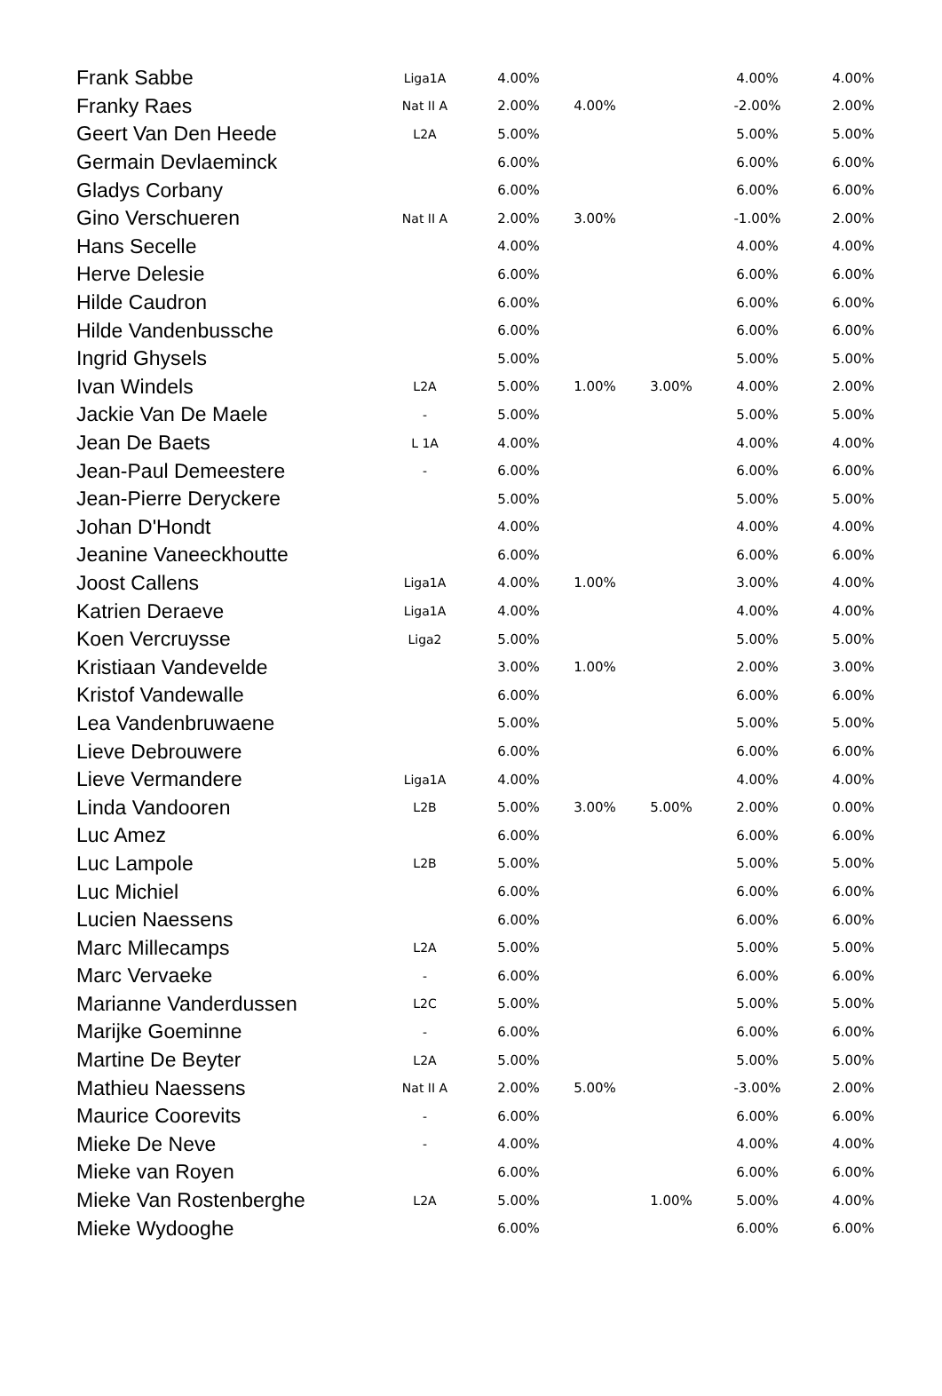| Frank Sabbe | Liga1A | 4.00% | | | 4.00% | 4.00% |
| Franky Raes | Nat II A | 2.00% | 4.00% | | -2.00% | 2.00% |
| Geert Van Den Heede | L2A | 5.00% | | | 5.00% | 5.00% |
| Germain Devlaeminck | | 6.00% | | | 6.00% | 6.00% |
| Gladys Corbany | | 6.00% | | | 6.00% | 6.00% |
| Gino Verschueren | Nat II A | 2.00% | 3.00% | | -1.00% | 2.00% |
| Hans Secelle | | 4.00% | | | 4.00% | 4.00% |
| Herve Delesie | | 6.00% | | | 6.00% | 6.00% |
| Hilde Caudron | | 6.00% | | | 6.00% | 6.00% |
| Hilde Vandenbussche | | 6.00% | | | 6.00% | 6.00% |
| Ingrid Ghysels | | 5.00% | | | 5.00% | 5.00% |
| Ivan Windels | L2A | 5.00% | 1.00% | 3.00% | 4.00% | 2.00% |
| Jackie Van De Maele | - | 5.00% | | | 5.00% | 5.00% |
| Jean De Baets | L 1A | 4.00% | | | 4.00% | 4.00% |
| Jean-Paul Demeestere | - | 6.00% | | | 6.00% | 6.00% |
| Jean-Pierre Deryckere | | 5.00% | | | 5.00% | 5.00% |
| Johan D'Hondt | | 4.00% | | | 4.00% | 4.00% |
| Jeanine Vaneeckhoutte | | 6.00% | | | 6.00% | 6.00% |
| Joost Callens | Liga1A | 4.00% | 1.00% | | 3.00% | 4.00% |
| Katrien Deraeve | Liga1A | 4.00% | | | 4.00% | 4.00% |
| Koen Vercruysse | Liga2 | 5.00% | | | 5.00% | 5.00% |
| Kristiaan Vandevelde | | 3.00% | 1.00% | | 2.00% | 3.00% |
| Kristof Vandewalle | | 6.00% | | | 6.00% | 6.00% |
| Lea Vandenbruwaene | | 5.00% | | | 5.00% | 5.00% |
| Lieve Debrouwere | | 6.00% | | | 6.00% | 6.00% |
| Lieve Vermandere | Liga1A | 4.00% | | | 4.00% | 4.00% |
| Linda Vandooren | L2B | 5.00% | 3.00% | 5.00% | 2.00% | 0.00% |
| Luc Amez | | 6.00% | | | 6.00% | 6.00% |
| Luc Lampole | L2B | 5.00% | | | 5.00% | 5.00% |
| Luc Michiel | | 6.00% | | | 6.00% | 6.00% |
| Lucien Naessens | | 6.00% | | | 6.00% | 6.00% |
| Marc Millecamps | L2A | 5.00% | | | 5.00% | 5.00% |
| Marc Vervaeke | - | 6.00% | | | 6.00% | 6.00% |
| Marianne Vanderdussen | L2C | 5.00% | | | 5.00% | 5.00% |
| Marijke Goeminne | - | 6.00% | | | 6.00% | 6.00% |
| Martine De Beyter | L2A | 5.00% | | | 5.00% | 5.00% |
| Mathieu Naessens | Nat II A | 2.00% | 5.00% | | -3.00% | 2.00% |
| Maurice Coorevits | - | 6.00% | | | 6.00% | 6.00% |
| Mieke De Neve | - | 4.00% | | | 4.00% | 4.00% |
| Mieke van Royen | | 6.00% | | | 6.00% | 6.00% |
| Mieke Van Rostenberghe | L2A | 5.00% | | 1.00% | 5.00% | 4.00% |
| Mieke Wydooghe | | 6.00% | | | 6.00% | 6.00% |